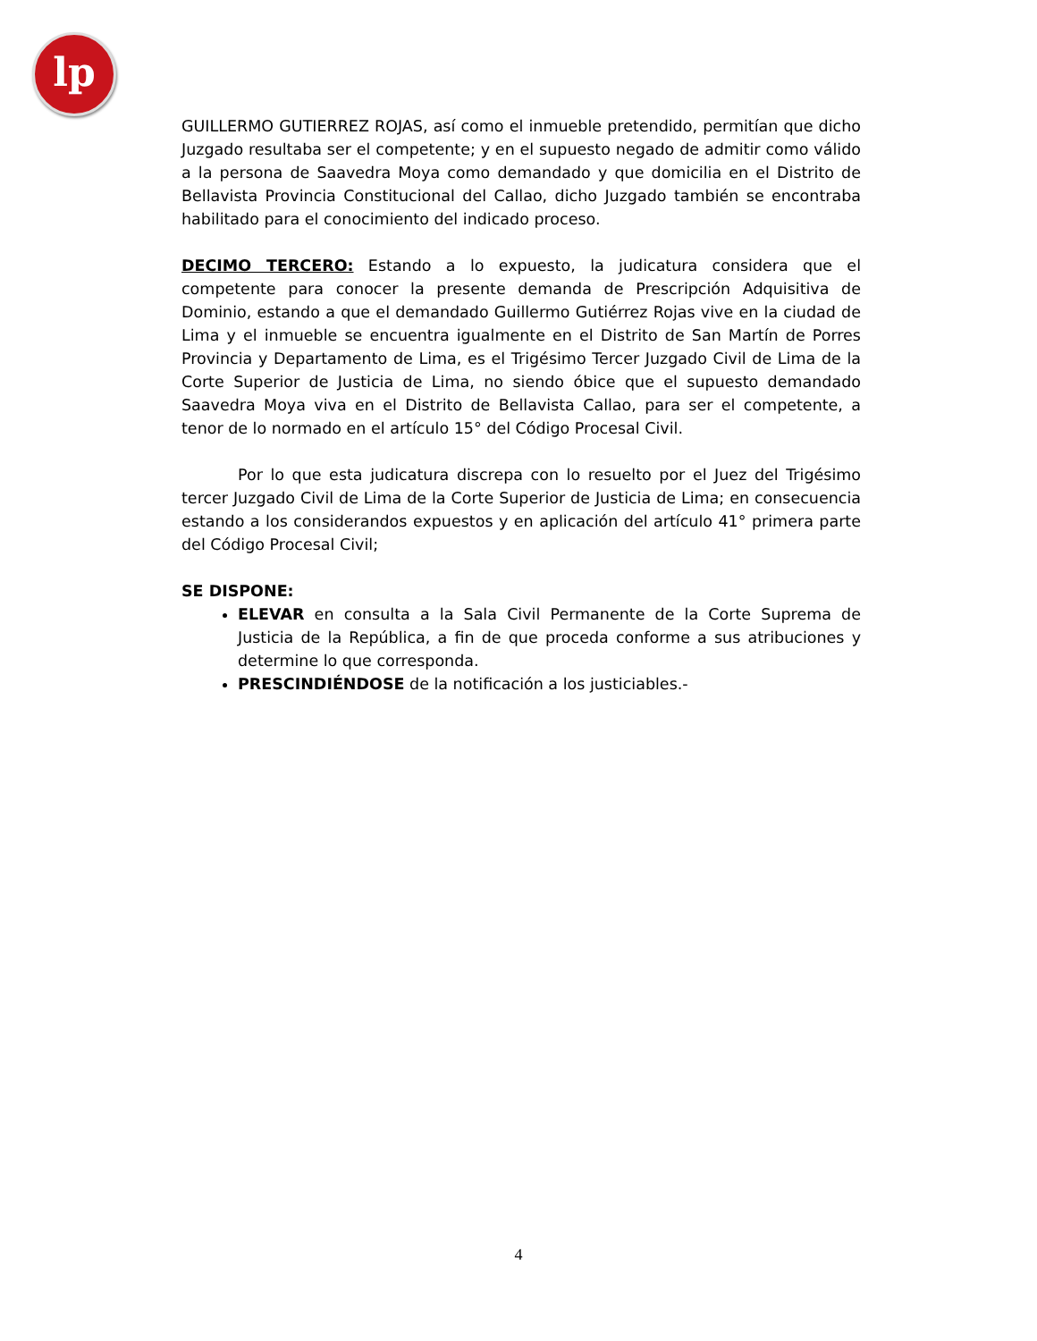lp
GUILLERMO GUTIERREZ ROJAS, así como el inmueble pretendido, permitían que dicho Juzgado resultaba ser el competente; y en el supuesto negado de admitir como válido a la persona de Saavedra Moya como demandado y que domicilia en el Distrito de Bellavista Provincia Constitucional del Callao, dicho Juzgado también se encontraba habilitado para el conocimiento del indicado proceso.
DECIMO TERCERO: Estando a lo expuesto, la judicatura considera que el competente para conocer la presente demanda de Prescripción Adquisitiva de Dominio, estando a que el demandado Guillermo Gutiérrez Rojas vive en la ciudad de Lima y el inmueble se encuentra igualmente en el Distrito de San Martín de Porres Provincia y Departamento de Lima, es el Trigésimo Tercer Juzgado Civil de Lima de la Corte Superior de Justicia de Lima, no siendo óbice que el supuesto demandado Saavedra Moya viva en el Distrito de Bellavista Callao, para ser el competente, a tenor de lo normado en el artículo 15° del Código Procesal Civil.
Por lo que esta judicatura discrepa con lo resuelto por el Juez del Trigésimo tercer Juzgado Civil de Lima de la Corte Superior de Justicia de Lima; en consecuencia estando a los considerandos expuestos y en aplicación del artículo 41° primera parte del Código Procesal Civil;
SE DISPONE:
ELEVAR en consulta a la Sala Civil Permanente de la Corte Suprema de Justicia de la República, a fin de que proceda conforme a sus atribuciones y determine lo que corresponda.
PRESCINDIÉNDOSE de la notificación a los justiciables.-
4